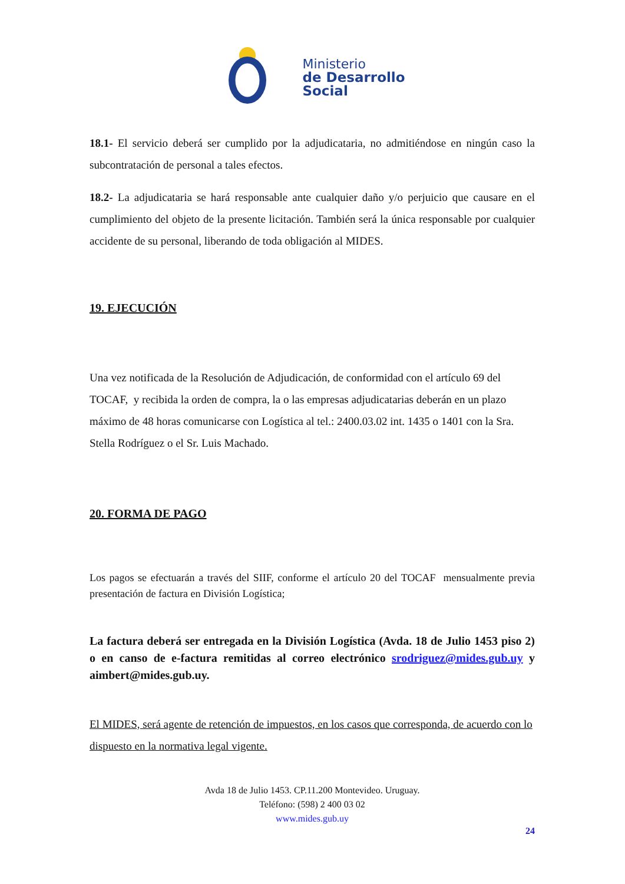Ministerio
de Desarrollo
Social
18.1- El servicio deberá ser cumplido por la adjudicataria, no admitiéndose en ningún caso la subcontratación de personal a tales efectos.
18.2- La adjudicataria se hará responsable ante cualquier daño y/o perjuicio que causare en el cumplimiento del objeto de la presente licitación. También será la única responsable por cualquier accidente de su personal, liberando de toda obligación al MIDES.
19. EJECUCIÓN
Una vez notificada de la Resolución de Adjudicación, de conformidad con el artículo 69 del TOCAF, y recibida la orden de compra, la o las empresas adjudicatarias deberán en un plazo máximo de 48 horas comunicarse con Logística al tel.: 2400.03.02 int. 1435 o 1401 con la Sra. Stella Rodríguez o el Sr. Luis Machado.
20. FORMA DE PAGO
Los pagos se efectuarán a través del SIIF, conforme el artículo 20 del TOCAF mensualmente previa presentación de factura en División Logística;
La factura deberá ser entregada en la División Logística (Avda. 18 de Julio 1453 piso 2) o en canso de e-factura remitidas al correo electrónico srodriguez@mides.gub.uy y aimbert@mides.gub.uy.
El MIDES, será agente de retención de impuestos, en los casos que corresponda, de acuerdo con lo dispuesto en la normativa legal vigente.
Avda 18 de Julio 1453. CP.11.200 Montevideo. Uruguay.
Teléfono: (598) 2 400 03 02
www.mides.gub.uy
24